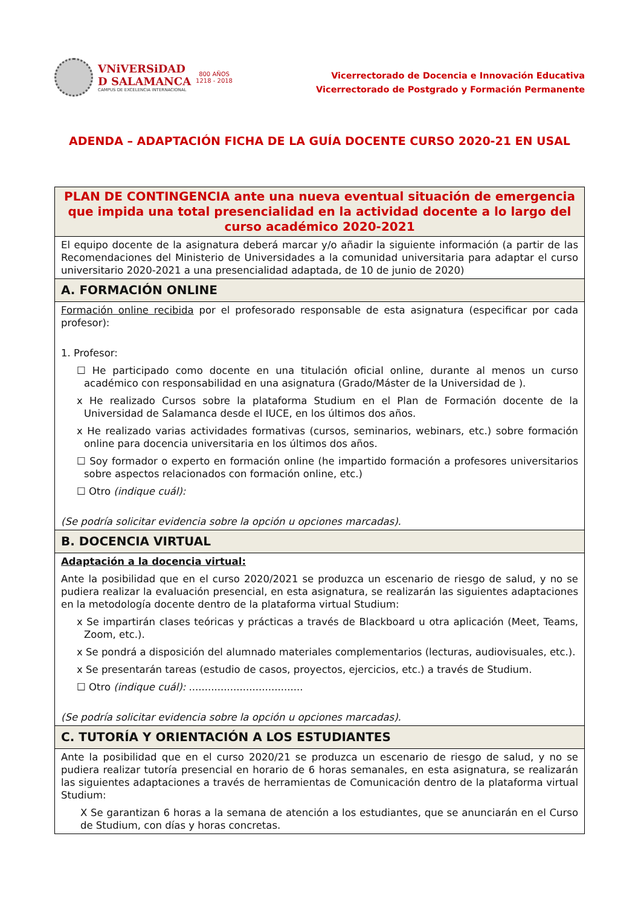VNiVERSiDAD
D SALAMANCA
CAMPUS DE EXCELENCIA INTERNACIONAL
800 AÑOS
1218 - 2018
Vicerrectorado de Docencia e Innovación Educativa
Vicerrectorado de Postgrado y Formación Permanente
ADENDA – ADAPTACIÓN FICHA DE LA GUÍA DOCENTE CURSO 2020-21 EN USAL
| PLAN DE CONTINGENCIA ante una nueva eventual situación de emergencia que impida una total presencialidad en la actividad docente a lo largo del curso académico 2020-2021 |
| El equipo docente de la asignatura deberá marcar y/o añadir la siguiente información (a partir de las Recomendaciones del Ministerio de Universidades a la comunidad universitaria para adaptar el curso universitario 2020-2021 a una presencialidad adaptada, de 10 de junio de 2020) |
| A. FORMACIÓN ONLINE |
| Formación online recibida por el profesorado responsable de esta asignatura (especificar por cada profesor): 1. Profesor: ☐ He participado como docente en una titulación oficial online, durante al menos un curso académico con responsabilidad en una asignatura (Grado/Máster de la Universidad de ). x He realizado Cursos sobre la plataforma Studium en el Plan de Formación docente de la Universidad de Salamanca desde el IUCE, en los últimos dos años. x He realizado varias actividades formativas (cursos, seminarios, webinars, etc.) sobre formación online para docencia universitaria en los últimos dos años. ☐ Soy formador o experto en formación online (he impartido formación a profesores universitarios sobre aspectos relacionados con formación online, etc.) ☐ Otro (indique cuál): (Se podría solicitar evidencia sobre la opción u opciones marcadas). |
| B. DOCENCIA VIRTUAL |
| Adaptación a la docencia virtual: Ante la posibilidad que en el curso 2020/2021 se produzca un escenario de riesgo de salud, y no se pudiera realizar la evaluación presencial, en esta asignatura, se realizarán las siguientes adaptaciones en la metodología docente dentro de la plataforma virtual Studium: x Se impartirán clases teóricas y prácticas a través de Blackboard u otra aplicación (Meet, Teams, Zoom, etc.). x Se pondrá a disposición del alumnado materiales complementarios (lecturas, audiovisuales, etc.). x Se presentarán tareas (estudio de casos, proyectos, ejercicios, etc.) a través de Studium. ☐ Otro (indique cuál): .................................... (Se podría solicitar evidencia sobre la opción u opciones marcadas). |
| C. TUTORÍA Y ORIENTACIÓN A LOS ESTUDIANTES |
| Ante la posibilidad que en el curso 2020/21 se produzca un escenario de riesgo de salud, y no se pudiera realizar tutoría presencial en horario de 6 horas semanales, en esta asignatura, se realizarán las siguientes adaptaciones a través de herramientas de Comunicación dentro de la plataforma virtual Studium: X Se garantizan 6 horas a la semana de atención a los estudiantes, que se anunciarán en el Curso de Studium, con días y horas concretas. |